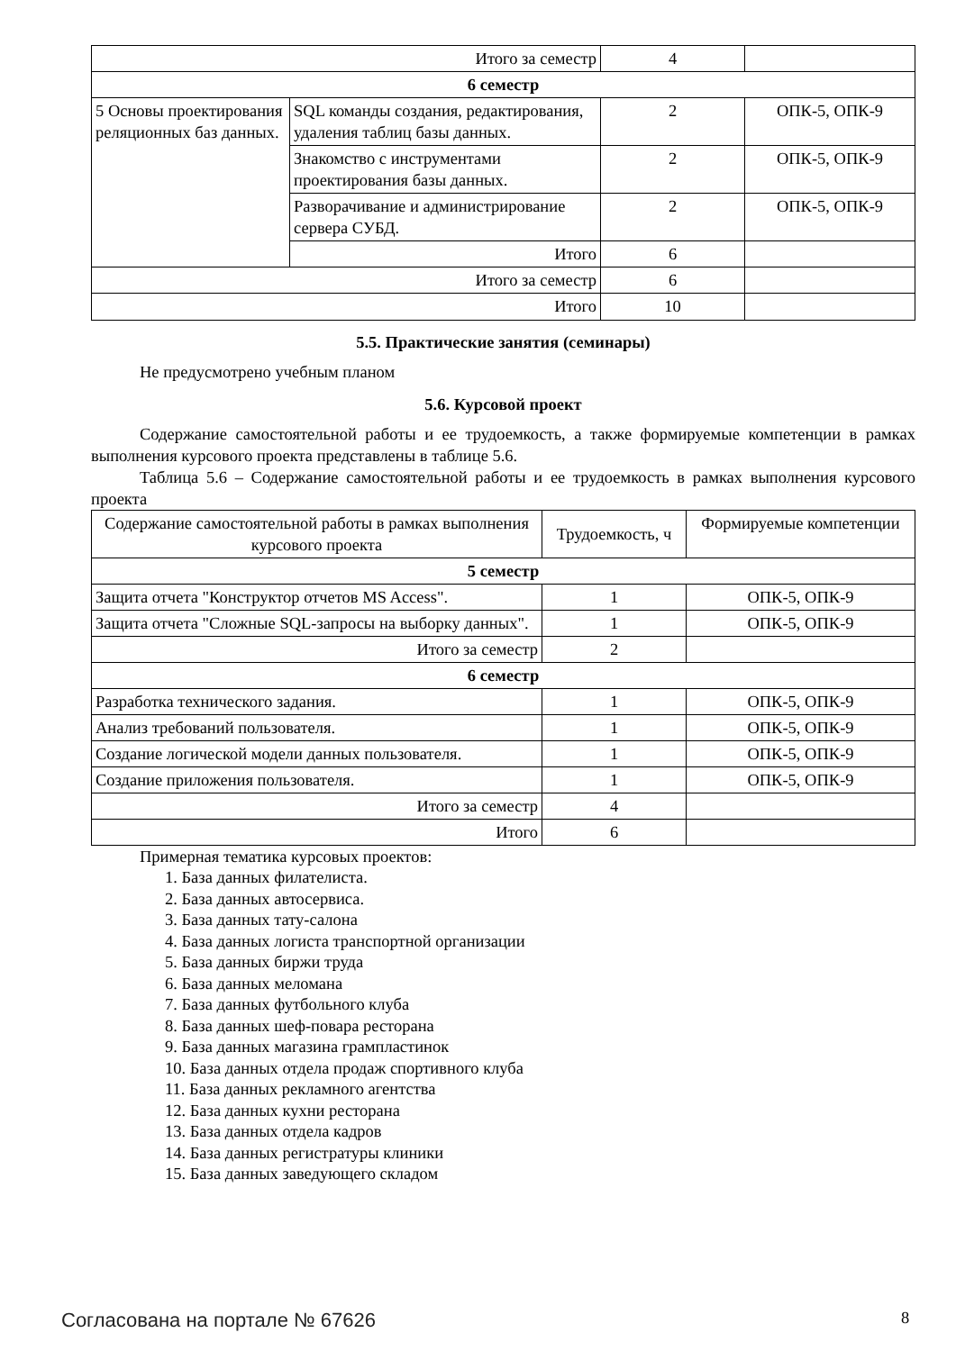| Итого за семестр | | 4 | |
| 6 семестр | | | |
| 5 Основы проектирования реляционных баз данных. | SQL команды создания, редактирования, удаления таблиц базы данных. | 2 | ОПК-5, ОПК-9 |
| | Знакомство с инструментами проектирования базы данных. | 2 | ОПК-5, ОПК-9 |
| | Разворачивание и администрирование сервера СУБД. | 2 | ОПК-5, ОПК-9 |
| | Итого | 6 | |
| Итого за семестр | | 6 | |
| Итого | | 10 | |
5.5. Практические занятия (семинары)
Не предусмотрено учебным планом
5.6. Курсовой проект
Содержание самостоятельной работы и ее трудоемкость, а также формируемые компетенции в рамках выполнения курсового проекта представлены в таблице 5.6.
Таблица 5.6 – Содержание самостоятельной работы и ее трудоемкость в рамках выполнения курсового проекта
| Содержание самостоятельной работы в рамках выполнения курсового проекта | Трудоемкость, ч | Формируемые компетенции |
| --- | --- | --- |
| 5 семестр | | |
| Защита отчета "Конструктор отчетов MS Access". | 1 | ОПК-5, ОПК-9 |
| Защита отчета "Сложные SQL-запросы на выборку данных". | 1 | ОПК-5, ОПК-9 |
| Итого за семестр | 2 | |
| 6 семестр | | |
| Разработка технического задания. | 1 | ОПК-5, ОПК-9 |
| Анализ требований пользователя. | 1 | ОПК-5, ОПК-9 |
| Создание логической модели данных пользователя. | 1 | ОПК-5, ОПК-9 |
| Создание приложения пользователя. | 1 | ОПК-5, ОПК-9 |
| Итого за семестр | 4 | |
| Итого | 6 | |
Примерная тематика курсовых проектов:
1. База данных филателиста.
2. База данных автосервиса.
3. База данных тату-салона
4. База данных логиста транспортной организации
5. База данных биржи труда
6. База данных меломана
7. База данных футбольного клуба
8. База данных шеф-повара ресторана
9. База данных магазина грампластинок
10. База данных отдела продаж спортивного клуба
11. База данных рекламного агентства
12. База данных кухни ресторана
13. База данных отдела кадров
14. База данных регистратуры клиники
15. База данных заведующего складом
Согласована на портале № 67626 8